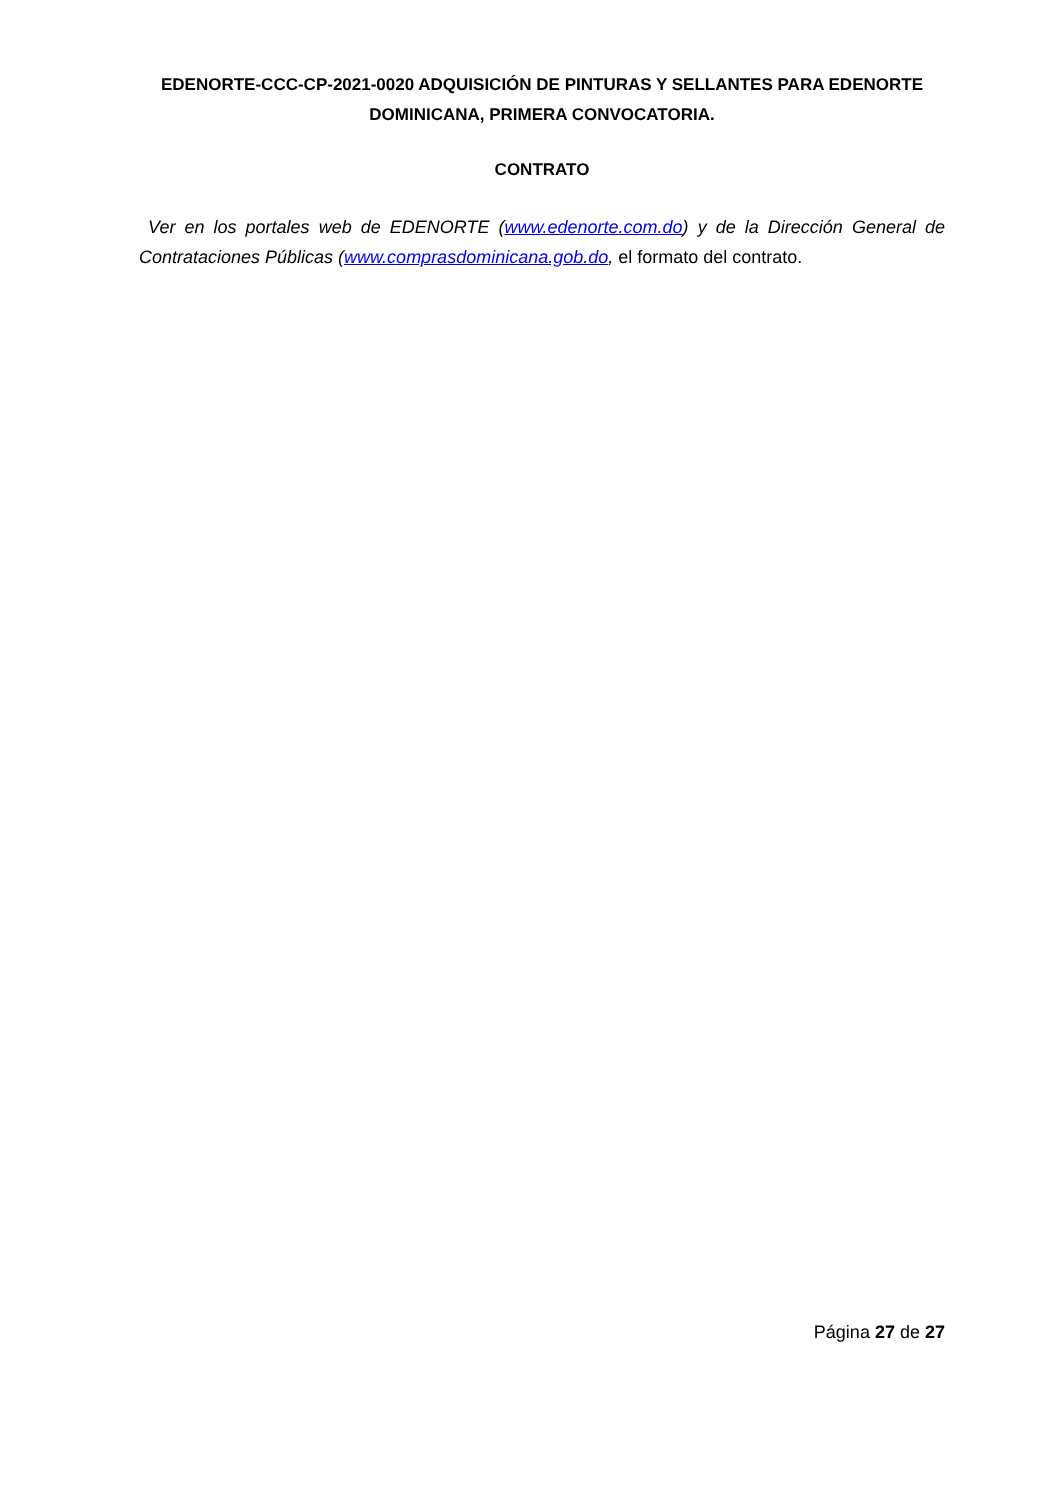EDENORTE-CCC-CP-2021-0020 ADQUISICIÓN DE PINTURAS Y SELLANTES PARA EDENORTE DOMINICANA, PRIMERA CONVOCATORIA.
CONTRATO
Ver en los portales web de EDENORTE (www.edenorte.com.do) y de la Dirección General de Contrataciones Públicas (www.comprasdominicana.gob.do, el formato del contrato.
Página 27 de 27